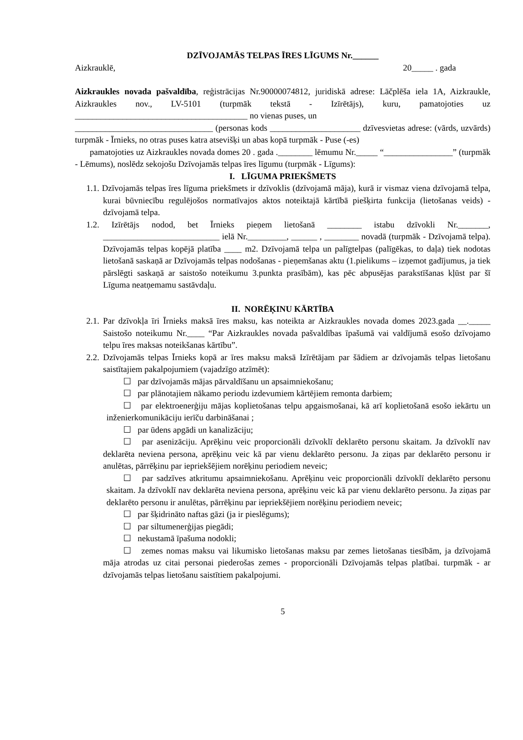DZĪVOJAMĀS TELPAS ĪRES LĪGUMS Nr.______
Aizkrauklē, 20_____ . gada
Aizkraukles novada pašvaldība, reģistrācijas Nr.90000074812, juridiskā adrese: Lāčplēša iela 1A, Aizkraukle, Aizkraukles nov., LV-5101 (turpmāk tekstā - Izīrētājs), kuru, pamatojoties uz ________________________________________ no vienas puses, un
________________________________ (personas kods _____________________ dzīvesvietas adrese: (vārds, uzvārds) turpmāk - Īrnieks, no otras puses katra atsevišķi un abas kopā turpmāk - Puse (-es)
pamatojoties uz Aizkraukles novada domes 20 . gada .________ lēmumu Nr._____ “________________” (turpmāk - Lēmums), noslēdz sekojošu Dzīvojamās telpas īres līgumu (turpmāk - Līgums):
I. LĪGUMA PRIEKŠMETS
1.1. Dzīvojamās telpas īres līguma priekšmets ir dzīvoklis (dzīvojamā māja), kurā ir vismaz viena dzīvojamā telpa, kurai būvniecību regulējošos normatīvajos aktos noteiktajā kārtībā piešķirta funkcija (lietošanas veids) - dzīvojamā telpa.
1.2. Izīrētājs nodod, bet Īrnieks pieņem lietošanā ________ istabu dzīvokli Nr._______, ___________________________ ielā Nr._________, ______ , ________ novadā (turpmāk - Dzīvojamā telpa). Dzīvojamās telpas kopējā platība ____ m2. Dzīvojamā telpa un palīgtelpas (palīgēkas, to daļa) tiek nodotas lietošanā saskaņā ar Dzīvojamās telpas nodošanas - pieņemšanas aktu (1.pielikums – izņemot gadījumus, ja tiek pārslēgti saskaņā ar saistošo noteikumu 3.punkta prasībām), kas pēc abpusējas parakstīšanas kļūst par šī Līguma neatņemamu sastāvdaļu.
II. NORĒĶINU KĀRTĪBA
2.1. Par dzīvokļa īri Īrnieks maksā īres maksu, kas noteikta ar Aizkraukles novada domes 2023.gada __._____ Saistošo noteikumu Nr.____ “Par Aizkraukles novada pašvaldības īpašumā vai valdījumā esošo dzīvojamo telpu īres maksas noteikšanas kārtību”.
2.2. Dzīvojamās telpas Īrnieks kopā ar īres maksu maksā Izīrētājam par šādiem ar dzīvojamās telpas lietošanu saistītajiem pakalpojumiem (vajadzīgo atzīmēt):
☐ par dzīvojamās mājas pārvaldīšanu un apsaimniekošanu;
☐ par plānotajiem nākamo periodu izdevumiem kārtējiem remonta darbiem;
☐ par elektroenerģiju mājas koplietošanas telpu apgaismošanai, kā arī koplietošanā esošo iekārtu un inženierkomunikāciju ierīču darbināšanai ;
☐ par ūdens apgādi un kanalizāciju;
☐ par asenizāciju. Aprēķinu veic proporcionāli dzīvoklī deklarēto personu skaitam. Ja dzīvoklī nav deklarēta neviena persona, aprēķinu veic kā par vienu deklarēto personu. Ja ziņas par deklarēto personu ir anulētas, pārrēķinu par iepriekšējiem norēķinu periodiem neveic;
☐ par sadzīves atkritumu apsaimniekošanu. Aprēķinu veic proporcionāli dzīvoklī deklarēto personu skaitam. Ja dzīvoklī nav deklarēta neviena persona, aprēķinu veic kā par vienu deklarēto personu. Ja ziņas par deklarēto personu ir anulētas, pārrēķinu par iepriekšējiem norēķinu periodiem neveic;
☐ par šķidrināto naftas gāzi (ja ir pieslēgums);
☐ par siltumenerģijas piegādi;
☐ nekustamā īpašuma nodokli;
☐ zemes nomas maksu vai likumisko lietošanas maksu par zemes lietošanas tiesībām, ja dzīvojamā māja atrodas uz citai personai piederošas zemes - proporcionāli Dzīvojamās telpas platībai. turpmāk - ar dzīvojamās telpas lietošanu saistītiem pakalpojumi.
5